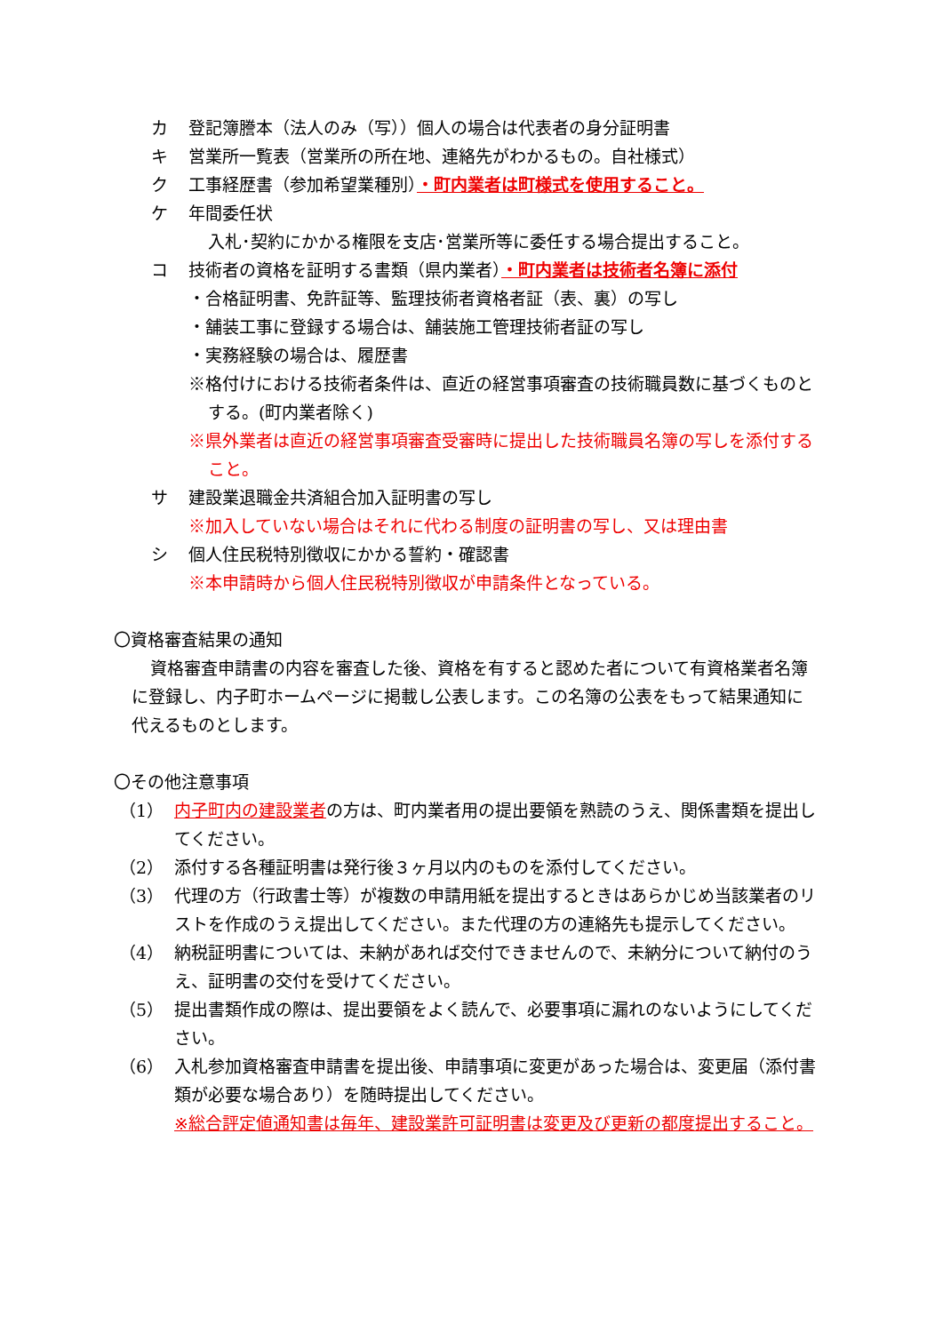カ 登記簿謄本（法人のみ（写））個人の場合は代表者の身分証明書
キ 営業所一覧表（営業所の所在地、連絡先がわかるもの。自社様式）
ク 工事経歴書（参加希望業種別）・町内業者は町様式を使用すること。
ケ 年間委任状
入札･契約にかかる権限を支店･営業所等に委任する場合提出すること。
コ 技術者の資格を証明する書類（県内業者）・町内業者は技術者名簿に添付
・合格証明書、免許証等、監理技術者資格者証（表、裏）の写し
・舗装工事に登録する場合は、舗装施工管理技術者証の写し
・実務経験の場合は、履歴書
※格付けにおける技術者条件は、直近の経営事項審査の技術職員数に基づくものとする。(町内業者除く)
※県外業者は直近の経営事項審査受審時に提出した技術職員名簿の写しを添付すること。
サ 建設業退職金共済組合加入証明書の写し
※加入していない場合はそれに代わる制度の証明書の写し、又は理由書
シ 個人住民税特別徴収にかかる誓約・確認書
※本申請時から個人住民税特別徴収が申請条件となっている。
〇資格審査結果の通知
資格審査申請書の内容を審査した後、資格を有すると認めた者について有資格業者名簿に登録し、内子町ホームページに掲載し公表します。この名簿の公表をもって結果通知に代えるものとします。
〇その他注意事項
（1） 内子町内の建設業者の方は、町内業者用の提出要領を熟読のうえ、関係書類を提出してください。
（2） 添付する各種証明書は発行後３ヶ月以内のものを添付してください。
（3） 代理の方（行政書士等）が複数の申請用紙を提出するときはあらかじめ当該業者のリストを作成のうえ提出してください。また代理の方の連絡先も提示してください。
（4） 納税証明書については、未納があれば交付できませんので、未納分について納付のうえ、証明書の交付を受けてください。
（5） 提出書類作成の際は、提出要領をよく読んで、必要事項に漏れのないようにしてください。
（6） 入札参加資格審査申請書を提出後、申請事項に変更があった場合は、変更届（添付書類が必要な場合あり）を随時提出してください。
※総合評定値通知書は毎年、建設業許可証明書は変更及び更新の都度提出すること。